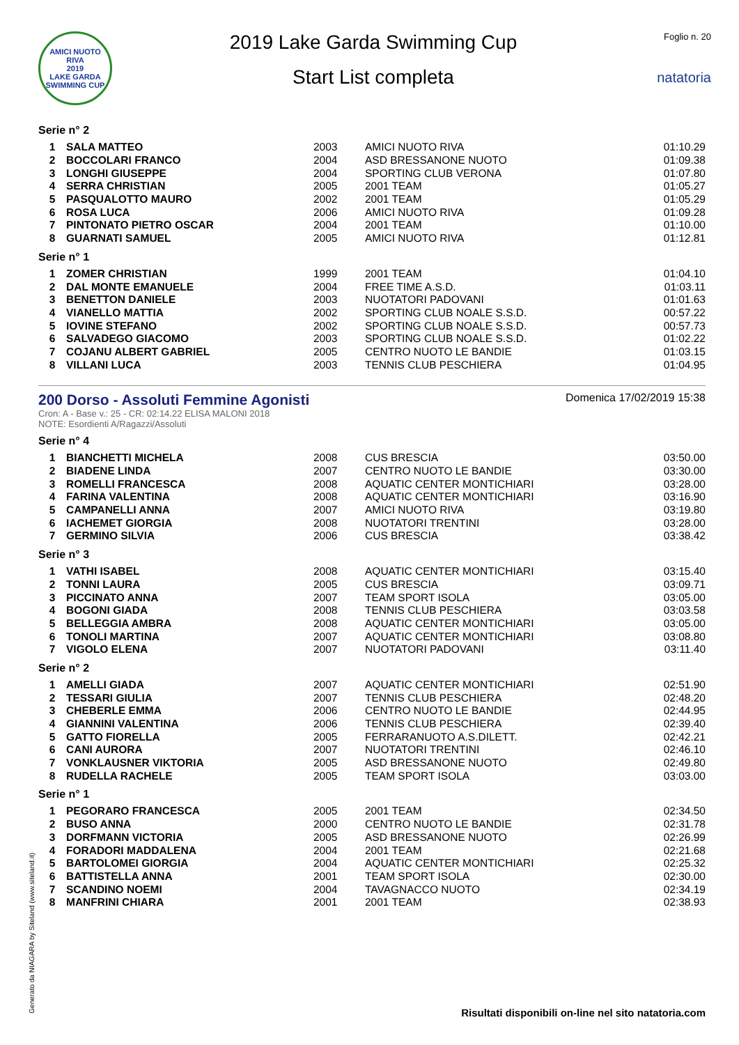AMICI NUOTO RIVA
2019
LAKE GARDA SWIMMING CUP
2019 Lake Garda Swimming Cup
Start List completa
Foglio n. 20
natatoria
Serie n° 2
| 1 | SALA MATTEO | 2003 | AMICI NUOTO RIVA | 01:10.29 |
| 2 | BOCCOLARI FRANCO | 2004 | ASD BRESSANONE NUOTO | 01:09.38 |
| 3 | LONGHI GIUSEPPE | 2004 | SPORTING CLUB VERONA | 01:07.80 |
| 4 | SERRA CHRISTIAN | 2005 | 2001 TEAM | 01:05.27 |
| 5 | PASQUALOTTO MAURO | 2002 | 2001 TEAM | 01:05.29 |
| 6 | ROSA LUCA | 2006 | AMICI NUOTO RIVA | 01:09.28 |
| 7 | PINTONATO PIETRO OSCAR | 2004 | 2001 TEAM | 01:10.00 |
| 8 | GUARNATI SAMUEL | 2005 | AMICI NUOTO RIVA | 01:12.81 |
Serie n° 1
| 1 | ZOMER CHRISTIAN | 1999 | 2001 TEAM | 01:04.10 |
| 2 | DAL MONTE EMANUELE | 2004 | FREE TIME A.S.D. | 01:03.11 |
| 3 | BENETTON DANIELE | 2003 | NUOTATORI PADOVANI | 01:01.63 |
| 4 | VIANELLO MATTIA | 2002 | SPORTING CLUB NOALE S.S.D. | 00:57.22 |
| 5 | IOVINE STEFANO | 2002 | SPORTING CLUB NOALE S.S.D. | 00:57.73 |
| 6 | SALVADEGO GIACOMO | 2003 | SPORTING CLUB NOALE S.S.D. | 01:02.22 |
| 7 | COJANU ALBERT GABRIEL | 2005 | CENTRO NUOTO LE BANDIE | 01:03.15 |
| 8 | VILLANI LUCA | 2003 | TENNIS CLUB PESCHIERA | 01:04.95 |
200 Dorso - Assoluti Femmine Agonisti
Cron: A - Base v.: 25 - CR: 02:14.22 ELISA MALONI 2018
NOTE: Esordienti A/Ragazzi/Assoluti
Domenica 17/02/2019 15:38
Serie n° 4
| 1 | BIANCHETTI MICHELA | 2008 | CUS BRESCIA | 03:50.00 |
| 2 | BIADENE LINDA | 2007 | CENTRO NUOTO LE BANDIE | 03:30.00 |
| 3 | ROMELLI FRANCESCA | 2008 | AQUATIC CENTER MONTICHIARI | 03:28.00 |
| 4 | FARINA VALENTINA | 2008 | AQUATIC CENTER MONTICHIARI | 03:16.90 |
| 5 | CAMPANELLI ANNA | 2007 | AMICI NUOTO RIVA | 03:19.80 |
| 6 | IACHEMET GIORGIA | 2008 | NUOTATORI TRENTINI | 03:28.00 |
| 7 | GERMINO SILVIA | 2006 | CUS BRESCIA | 03:38.42 |
Serie n° 3
| 1 | VATHI ISABEL | 2008 | AQUATIC CENTER MONTICHIARI | 03:15.40 |
| 2 | TONNI LAURA | 2005 | CUS BRESCIA | 03:09.71 |
| 3 | PICCINATO ANNA | 2007 | TEAM SPORT ISOLA | 03:05.00 |
| 4 | BOGONI GIADA | 2008 | TENNIS CLUB PESCHIERA | 03:03.58 |
| 5 | BELLEGGIA AMBRA | 2008 | AQUATIC CENTER MONTICHIARI | 03:05.00 |
| 6 | TONOLI MARTINA | 2007 | AQUATIC CENTER MONTICHIARI | 03:08.80 |
| 7 | VIGOLO ELENA | 2007 | NUOTATORI PADOVANI | 03:11.40 |
Serie n° 2
| 1 | AMELLI GIADA | 2007 | AQUATIC CENTER MONTICHIARI | 02:51.90 |
| 2 | TESSARI GIULIA | 2007 | TENNIS CLUB PESCHIERA | 02:48.20 |
| 3 | CHEBERLE EMMA | 2006 | CENTRO NUOTO LE BANDIE | 02:44.95 |
| 4 | GIANNINI VALENTINA | 2006 | TENNIS CLUB PESCHIERA | 02:39.40 |
| 5 | GATTO FIORELLA | 2005 | FERRARANUOTO A.S.DILETT. | 02:42.21 |
| 6 | CANI AURORA | 2007 | NUOTATORI TRENTINI | 02:46.10 |
| 7 | VONKLAUSNER VIKTORIA | 2005 | ASD BRESSANONE NUOTO | 02:49.80 |
| 8 | RUDELLA RACHELE | 2005 | TEAM SPORT ISOLA | 03:03.00 |
Serie n° 1
| 1 | PEGORARO FRANCESCA | 2005 | 2001 TEAM | 02:34.50 |
| 2 | BUSO ANNA | 2000 | CENTRO NUOTO LE BANDIE | 02:31.78 |
| 3 | DORFMANN VICTORIA | 2005 | ASD BRESSANONE NUOTO | 02:26.99 |
| 4 | FORADORI MADDALENA | 2004 | 2001 TEAM | 02:21.68 |
| 5 | BARTOLOMEI GIORGIA | 2004 | AQUATIC CENTER MONTICHIARI | 02:25.32 |
| 6 | BATTISTELLA ANNA | 2001 | TEAM SPORT ISOLA | 02:30.00 |
| 7 | SCANDINO NOEMI | 2004 | TAVAGNACCO NUOTO | 02:34.19 |
| 8 | MANFRINI CHIARA | 2001 | 2001 TEAM | 02:38.93 |
Generato da NIAGARA by Siteland (www.siteland.it)
Risultati disponibili on-line nel sito natatoria.com